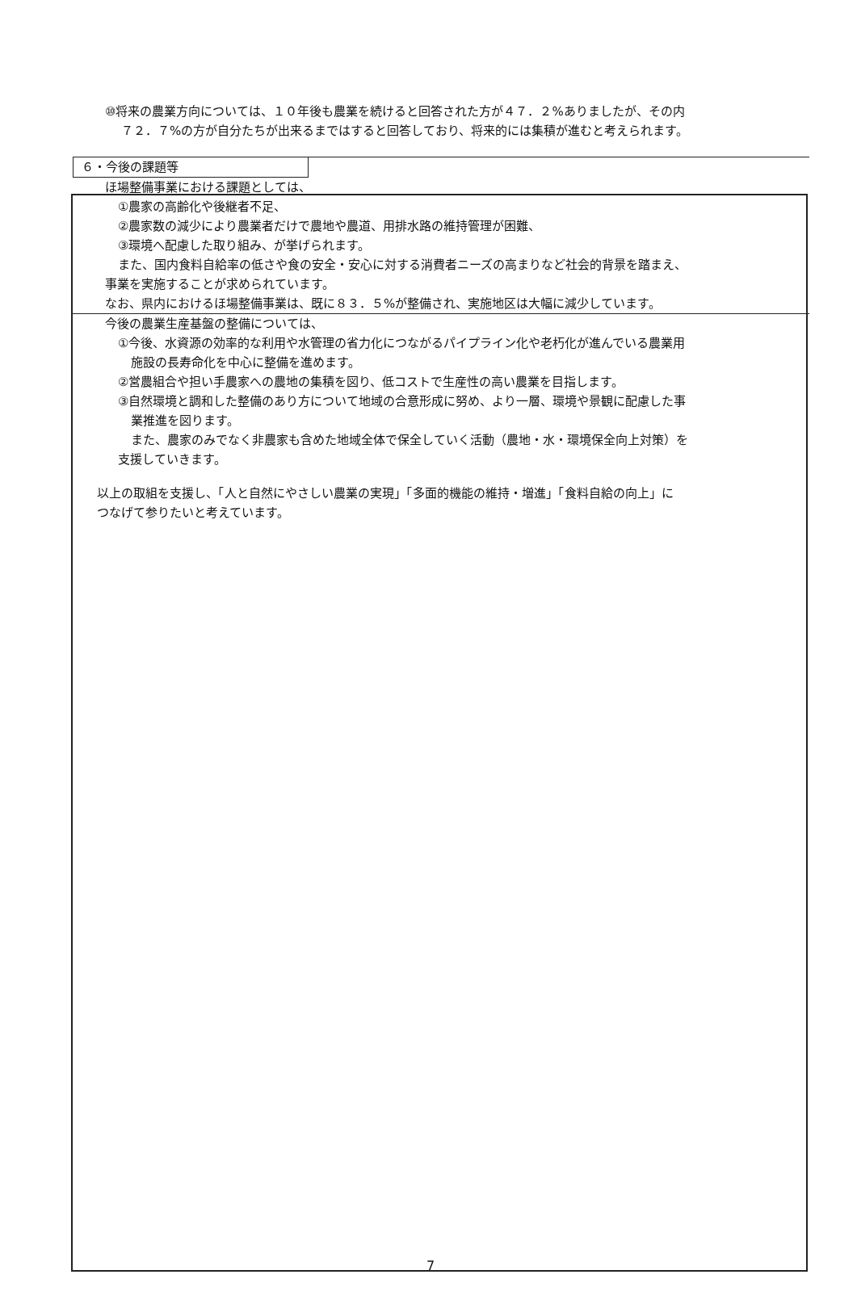⑩将来の農業方向については、１０年後も農業を続けると回答された方が４７．２%ありましたが、その内
７２．７%の方が自分たちが出来るまではすると回答しており、将来的には集積が進むと考えられます。
６・今後の課題等
ほ場整備事業における課題としては、
①農家の高齢化や後継者不足、
②農家数の減少により農業者だけで農地や農道、用排水路の維持管理が困難、
③環境へ配慮した取り組み、が挙げられます。
また、国内食料自給率の低さや食の安全・安心に対する消費者ニーズの高まりなど社会的背景を踏まえ、
事業を実施することが求められています。
なお、県内におけるほ場整備事業は、既に８３．５%が整備され、実施地区は大幅に減少しています。
今後の農業生産基盤の整備については、
①今後、水資源の効率的な利用や水管理の省力化につながるパイプライン化や老朽化が進んでいる農業用
施設の長寿命化を中心に整備を進めます。
②営農組合や担い手農家への農地の集積を図り、低コストで生産性の高い農業を目指します。
③自然環境と調和した整備のあり方について地域の合意形成に努め、より一層、環境や景観に配慮した事
業推進を図ります。
また、農家のみでなく非農家も含めた地域全体で保全していく活動（農地・水・環境保全向上対策）を
支援していきます。
以上の取組を支援し、「人と自然にやさしい農業の実現」「多面的機能の維持・増進」「食料自給の向上」に
つなげて参りたいと考えています。
7